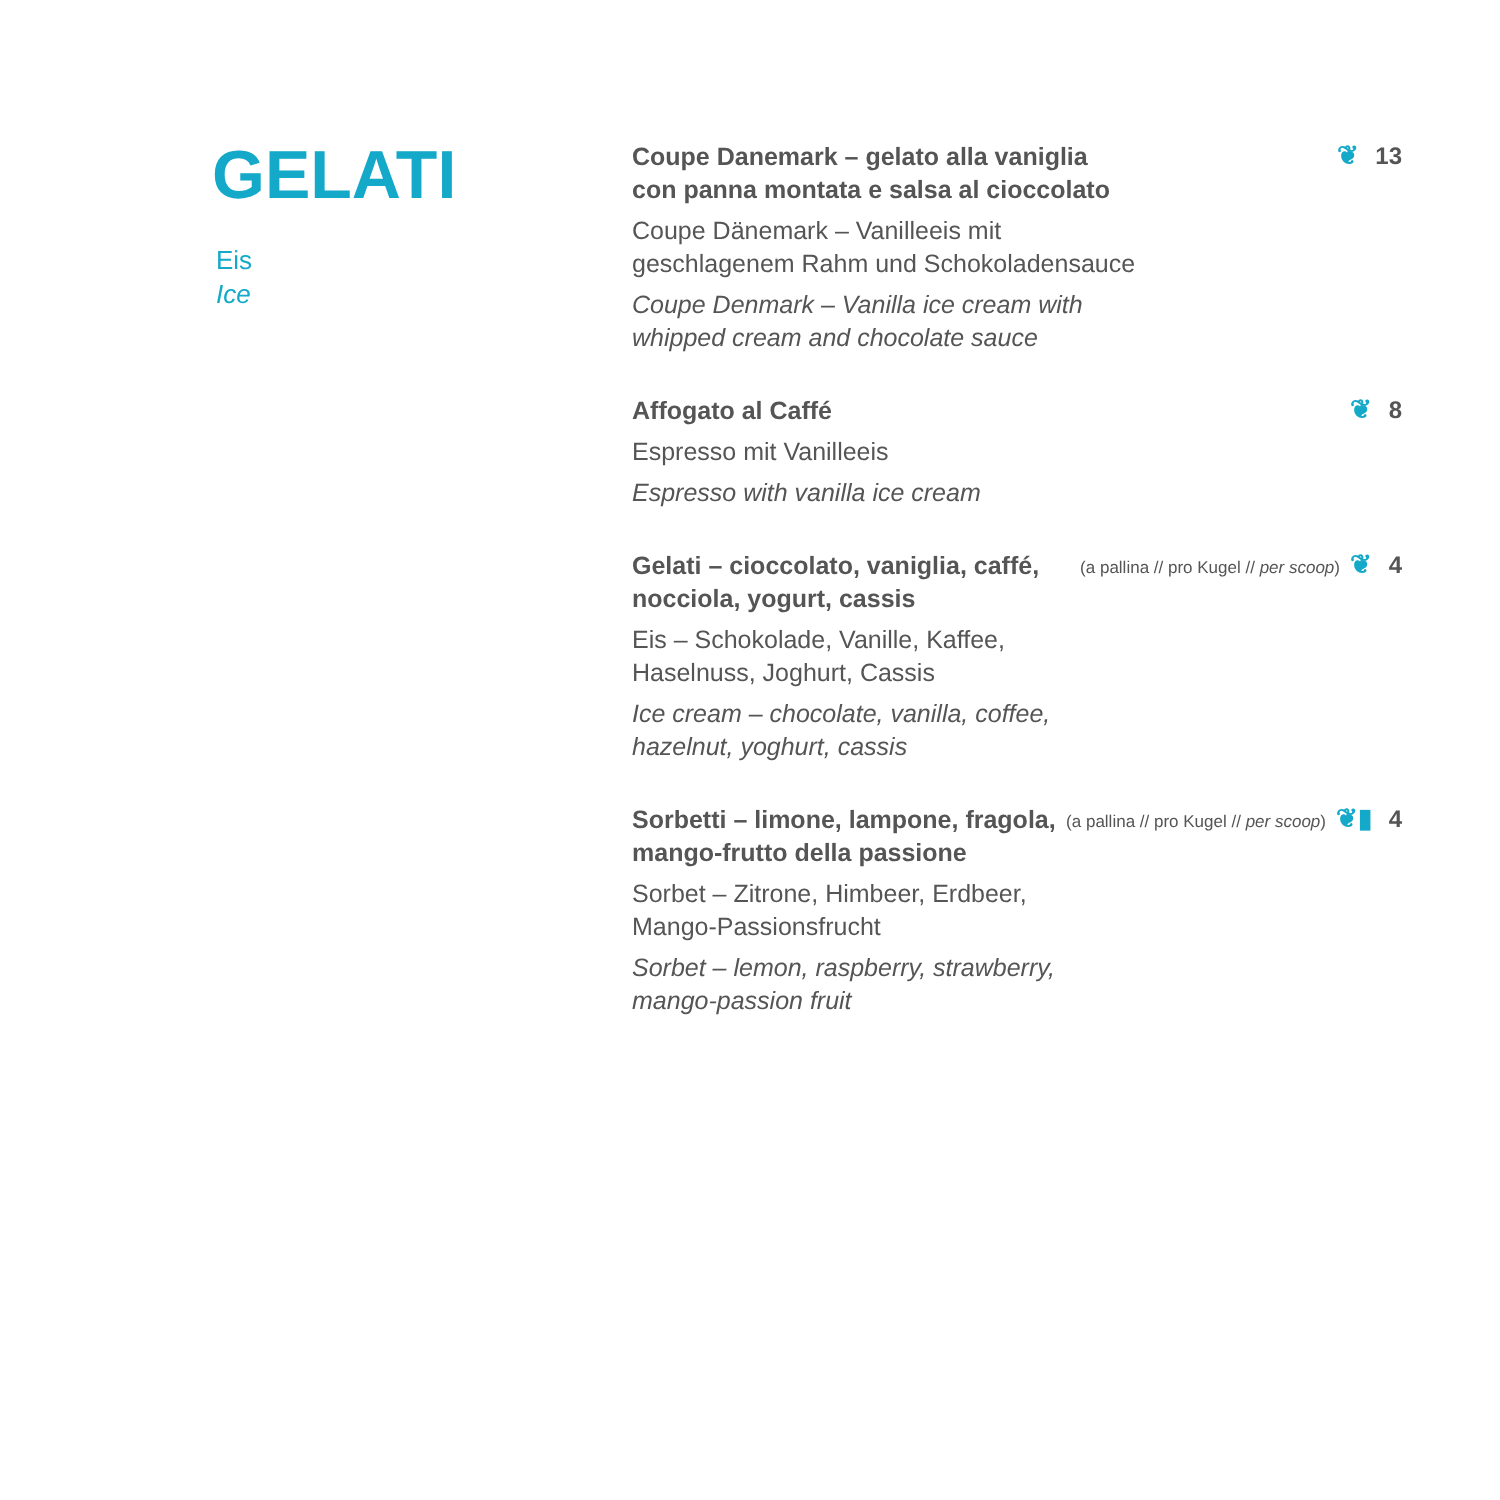GELATI
Eis
Ice
Coupe Danemark – gelato alla vaniglia
con panna montata e salsa al cioccolato
Coupe Dänemark – Vanilleeis mit
geschlagenem Rahm und Schokoladensauce
Coupe Denmark – Vanilla ice cream with
whipped cream and chocolate sauce
❦ 13
Affogato al Caffé
Espresso mit Vanilleeis
Espresso with vanilla ice cream
❦ 8
Gelati – cioccolato, vaniglia, caffé,
nocciola, yogurt, cassis
Eis – Schokolade, Vanille, Kaffee,
Haselnuss, Joghurt, Cassis
Ice cream – chocolate, vanilla, coffee,
hazelnut, yoghurt, cassis
(a pallina // pro Kugel // per scoop) ❦ 4
Sorbetti – limone, lampone, fragola,
mango-frutto della passione
Sorbet – Zitrone, Himbeer, Erdbeer,
Mango-Passionsfrucht
Sorbet – lemon, raspberry, strawberry,
mango-passion fruit
(a pallina // pro Kugel // per scoop) ❦▮ 4